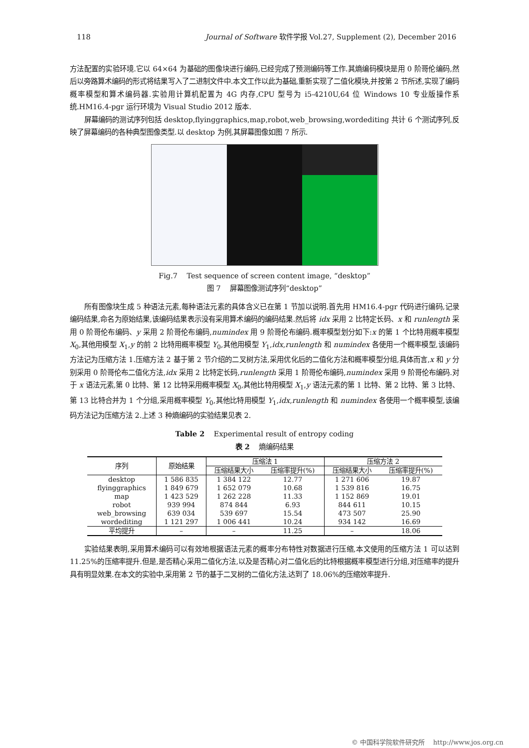118 Journal of Software 软件学报 Vol.27, Supplement (2), December 2016
方法配置的实验环境.它以 64×64 为基础的图像块进行编码,已经完成了预测编码等工作.其熵编码模块是用 0 阶哥伦编码,然后以旁路算术编码的形式将结果写入了二进制文件中.本文工作以此为基础,重新实现了二值化模块,并按第 2 节所述,实现了编码概率模型和算术编码器.实验用计算机配置为 4G 内存,CPU 型号为 i5-4210U,64 位 Windows 10 专业版操作系统.HM16.4-pgr 运行环境为 Visual Studio 2012 版本.
屏幕编码的测试序列包括 desktop,flyinggraphics,map,robot,web_browsing,wordediting 共计 6 个测试序列,反映了屏幕编码的各种典型图像类型.以 desktop 为例,其屏幕图像如图 7 所示.
Fig.7 Test sequence of screen content image, “desktop”
图 7 屏幕图像测试序列“desktop”
所有图像块生成 5 种语法元素,每种语法元素的具体含义已在第 1 节加以说明.首先用 HM16.4-pgr 代码进行编码,记录编码结果,命名为原始结果,该编码结果表示没有采用算术编码的编码结果.然后将 idx 采用 2 比特定长码、x 和 runlength 采用 0 阶哥伦布编码、y 采用 2 阶哥伦布编码,numindex 用 9 阶哥伦布编码.概率模型划分如下:x 的第 1 个比特用概率模型 X<sub>0</sub>,其他用模型 X<sub>1</sub>,y 的前 2 比特用概率模型 Y<sub>0</sub>,其他用模型 Y<sub>1</sub>,idx,runlength 和 numindex 各使用一个概率模型,该编码方法记为压缩方法 1.压缩方法 2 基于第 2 节介绍的二叉树方法,采用优化后的二值化方法和概率模型分组,具体而言,x 和 y 分别采用 0 阶哥伦布二值化方法,idx 采用 2 比特定长码,runlength 采用 1 阶哥伦布编码,numindex 采用 9 阶哥伦布编码.对于 x 语法元素,第 0 比特、第 12 比特采用概率模型 X<sub>0</sub>,其他比特用模型 X<sub>1</sub>,y 语法元素的第 1 比特、第 2 比特、第 3 比特、第 13 比特合并为 1 个分组,采用概率模型 Y<sub>0</sub>,其他比特用模型 Y<sub>1</sub>,idx,runlength 和 numindex 各使用一个概率模型,该编码方法记为压缩方法 2.上述 3 种熵编码的实验结果见表 2.
Table 2 Experimental result of entropy coding
表 2 熵编码结果
| 序列 | 原始结果 | 压缩法 1 | | 压缩方法 2 | |
| --- | --- | --- | --- | --- | --- |
| | | 压缩结果大小 | 压缩率提升(%) | 压缩结果大小 | 压缩率提升(%) |
| desktop | 1 586 835 | 1 384 122 | 12.77 | 1 271 606 | 19.87 |
| flyinggraphics | 1 849 679 | 1 652 079 | 10.68 | 1 539 816 | 16.75 |
| map | 1 423 529 | 1 262 228 | 11.33 | 1 152 869 | 19.01 |
| robot | 939 994 | 874 844 | 6.93 | 844 611 | 10.15 |
| web_browsing | 639 034 | 539 697 | 15.54 | 473 507 | 25.90 |
| wordediting | 1 121 297 | 1 006 441 | 10.24 | 934 142 | 16.69 |
| 平均提升 | – | – | 11.25 | – | 18.06 |
实验结果表明,采用算术编码可以有效地根据语法元素的概率分布特性对数据进行压缩,本文使用的压缩方法 1 可以达到 11.25%的压缩率提升.但是,是否精心采用二值化方法,以及是否精心对二值化后的比特根据概率模型进行分组,对压缩率的提升具有明显效果.在本文的实验中,采用第 2 节的基于二叉树的二值化方法,达到了 18.06%的压缩效率提升.
© 中国科学院软件研究所 http://www.jos.org.cn